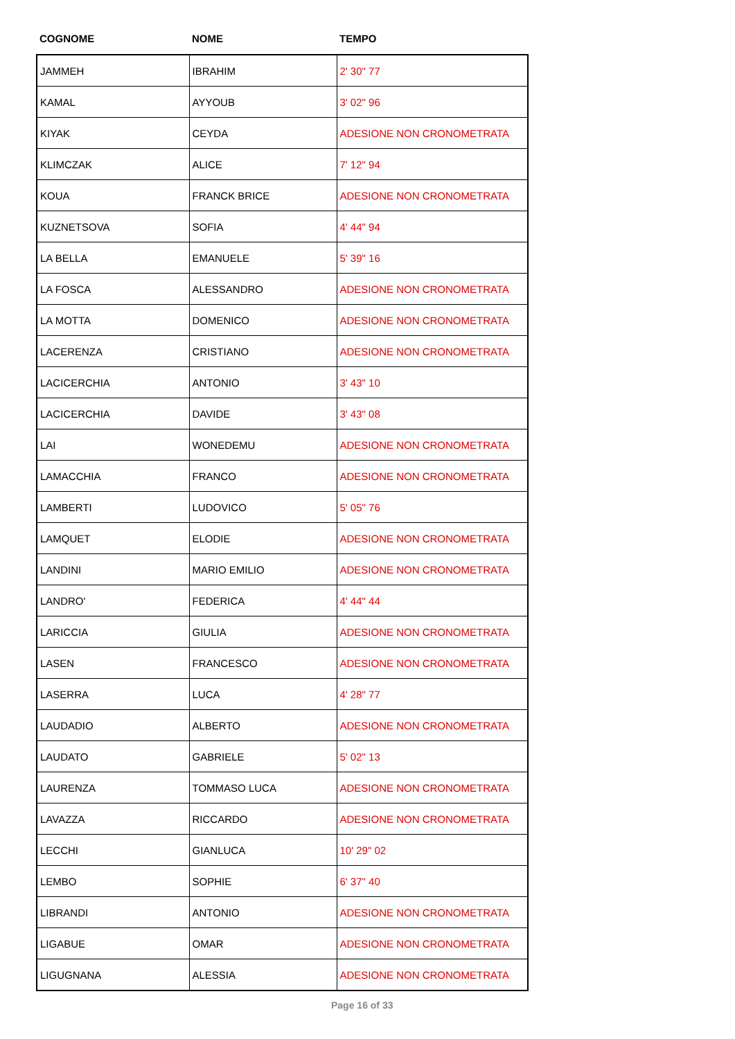| COGNOME | NOME | TEMPO |
| --- | --- | --- |
| JAMMEH | IBRAHIM | 2' 30" 77 |
| KAMAL | AYYOUB | 3' 02" 96 |
| KIYAK | CEYDA | ADESIONE NON CRONOMETRATA |
| KLIMCZAK | ALICE | 7' 12" 94 |
| KOUA | FRANCK BRICE | ADESIONE NON CRONOMETRATA |
| KUZNETSOVA | SOFIA | 4' 44" 94 |
| LA BELLA | EMANUELE | 5' 39" 16 |
| LA FOSCA | ALESSANDRO | ADESIONE NON CRONOMETRATA |
| LA MOTTA | DOMENICO | ADESIONE NON CRONOMETRATA |
| LACERENZA | CRISTIANO | ADESIONE NON CRONOMETRATA |
| LACICERCHIA | ANTONIO | 3' 43" 10 |
| LACICERCHIA | DAVIDE | 3' 43" 08 |
| LAI | WONEDEMU | ADESIONE NON CRONOMETRATA |
| LAMACCHIA | FRANCO | ADESIONE NON CRONOMETRATA |
| LAMBERTI | LUDOVICO | 5' 05" 76 |
| LAMQUET | ELODIE | ADESIONE NON CRONOMETRATA |
| LANDINI | MARIO EMILIO | ADESIONE NON CRONOMETRATA |
| LANDRO' | FEDERICA | 4' 44" 44 |
| LARICCIA | GIULIA | ADESIONE NON CRONOMETRATA |
| LASEN | FRANCESCO | ADESIONE NON CRONOMETRATA |
| LASERRA | LUCA | 4' 28" 77 |
| LAUDADIO | ALBERTO | ADESIONE NON CRONOMETRATA |
| LAUDATO | GABRIELE | 5' 02" 13 |
| LAURENZA | TOMMASO LUCA | ADESIONE NON CRONOMETRATA |
| LAVAZZA | RICCARDO | ADESIONE NON CRONOMETRATA |
| LECCHI | GIANLUCA | 10' 29" 02 |
| LEMBO | SOPHIE | 6' 37" 40 |
| LIBRANDI | ANTONIO | ADESIONE NON CRONOMETRATA |
| LIGABUE | OMAR | ADESIONE NON CRONOMETRATA |
| LIGUGNANA | ALESSIA | ADESIONE NON CRONOMETRATA |
Page 16 of 33